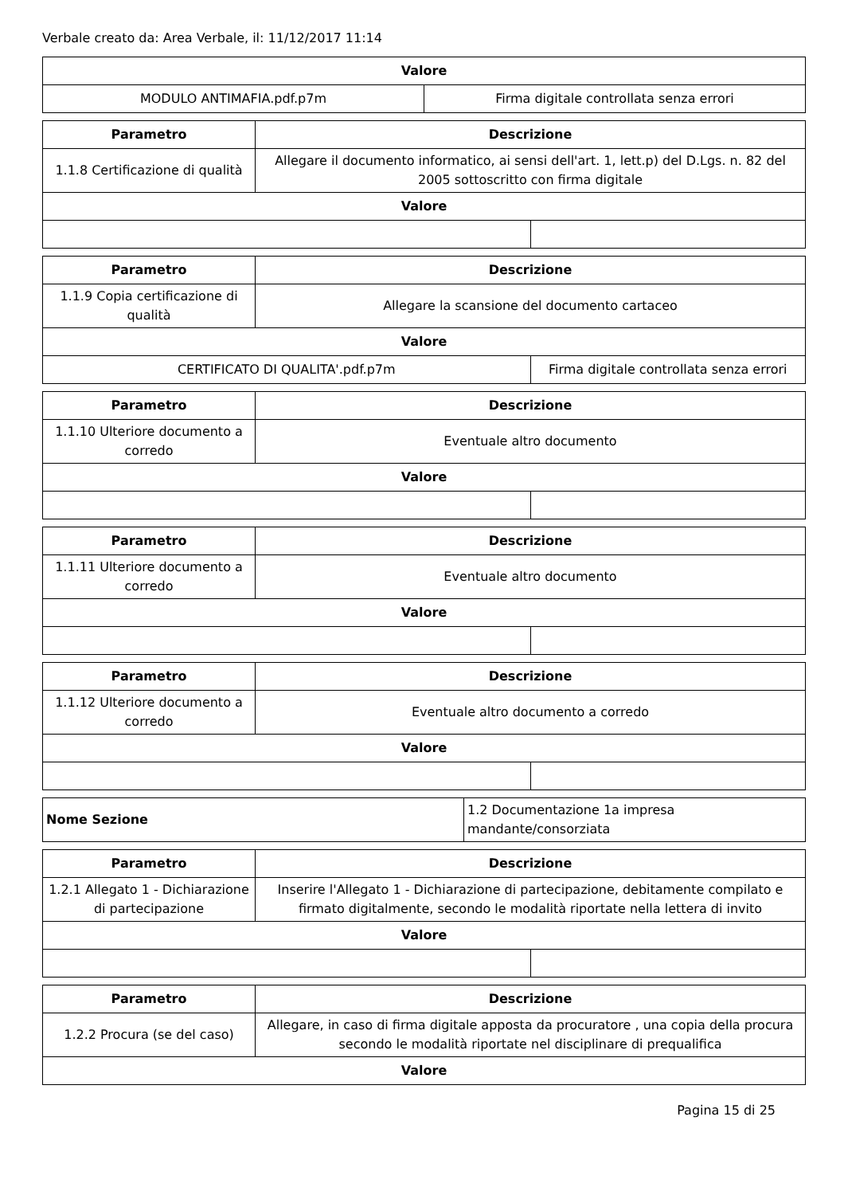Verbale creato da: Area Verbale, il: 11/12/2017 11:14
| Valore | |
| --- | --- |
| MODULO ANTIMAFIA.pdf.p7m | Firma digitale controllata senza errori |
| Parametro | Descrizione | |
| --- | --- | --- |
| 1.1.8 Certificazione di qualità | Allegare il documento informatico, ai sensi dell'art. 1, lett.p) del D.Lgs. n. 82 del 2005 sottoscritto con firma digitale | |
| Valore | | |
| Parametro | Descrizione | |
| --- | --- | --- |
| 1.1.9 Copia certificazione di qualità | Allegare la scansione del documento cartaceo | |
| Valore | | |
| CERTIFICATO DI QUALITA'.pdf.p7m | | Firma digitale controllata senza errori |
| Parametro | Descrizione | |
| --- | --- | --- |
| 1.1.10 Ulteriore documento a corredo | Eventuale altro documento | |
| Valore | | |
| Parametro | Descrizione | |
| --- | --- | --- |
| 1.1.11 Ulteriore documento a corredo | Eventuale altro documento | |
| Valore | | |
| Parametro | Descrizione | |
| --- | --- | --- |
| 1.1.12 Ulteriore documento a corredo | Eventuale altro documento a corredo | |
| Valore | | |
| Nome Sezione | 1.2 Documentazione 1a impresa mandante/consorziata |
| Parametro | Descrizione | |
| --- | --- | --- |
| 1.2.1 Allegato 1 - Dichiarazione di partecipazione | Inserire l'Allegato 1 - Dichiarazione di partecipazione, debitamente compilato e firmato digitalmente, secondo le modalità riportate nella lettera di invito | |
| Valore | | |
| Parametro | Descrizione |
| --- | --- |
| 1.2.2 Procura (se del caso) | Allegare, in caso di firma digitale apposta da procuratore , una copia della procura secondo le modalità riportate nel disciplinare di prequalifica |
| Valore | |
Pagina 15 di 25